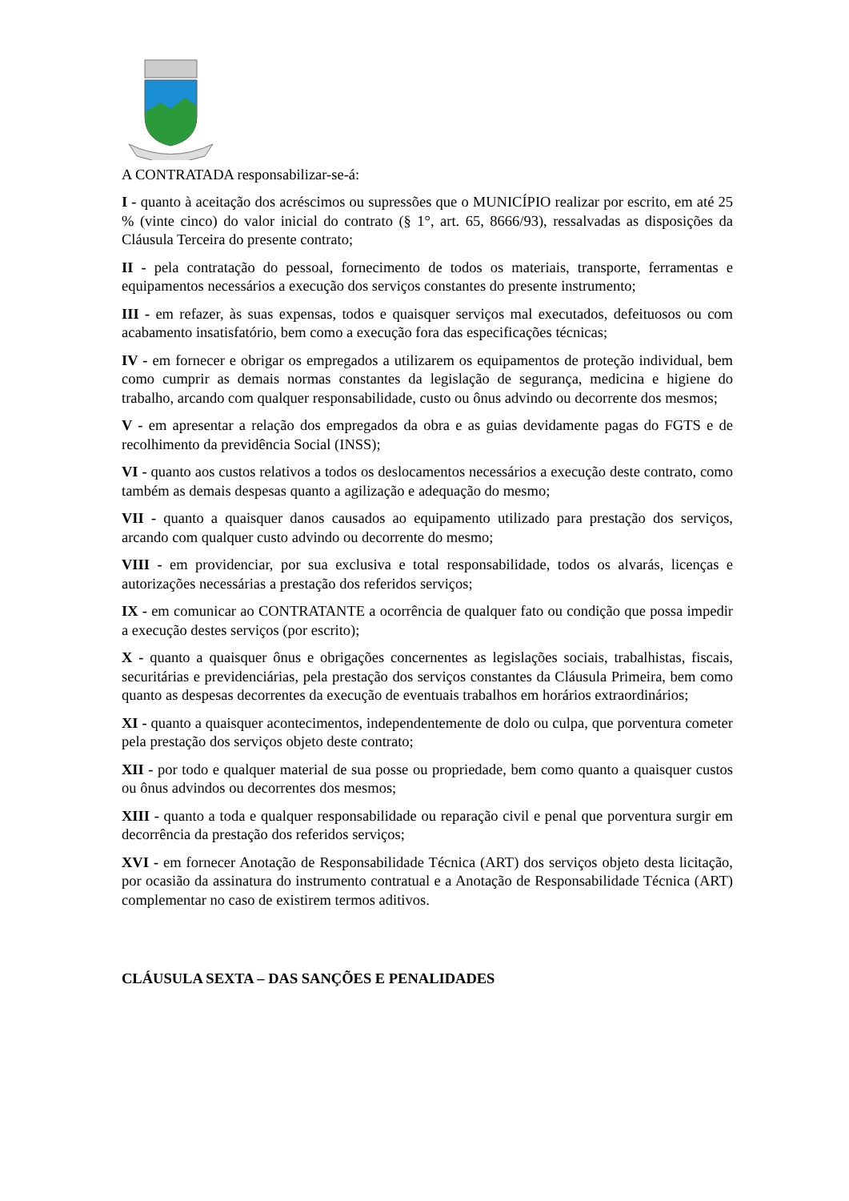A CONTRATADA responsabilizar-se-á:
I - quanto à aceitação dos acréscimos ou supressões que o MUNICÍPIO realizar por escrito, em até 25 % (vinte cinco) do valor inicial do contrato (§ 1°, art. 65, 8666/93), ressalvadas as disposições da Cláusula Terceira do presente contrato;
II - pela contratação do pessoal, fornecimento de todos os materiais, transporte, ferramentas e equipamentos necessários a execução dos serviços constantes do presente instrumento;
III - em refazer, às suas expensas, todos e quaisquer serviços mal executados, defeituosos ou com acabamento insatisfatório, bem como a execução fora das especificações técnicas;
IV - em fornecer e obrigar os empregados a utilizarem os equipamentos de proteção individual, bem como cumprir as demais normas constantes da legislação de segurança, medicina e higiene do trabalho, arcando com qualquer responsabilidade, custo ou ônus advindo ou decorrente dos mesmos;
V - em apresentar a relação dos empregados da obra e as guias devidamente pagas do FGTS e de recolhimento da previdência Social (INSS);
VI - quanto aos custos relativos a todos os deslocamentos necessários a execução deste contrato, como também as demais despesas quanto a agilização e adequação do mesmo;
VII - quanto a quaisquer danos causados ao equipamento utilizado para prestação dos serviços, arcando com qualquer custo advindo ou decorrente do mesmo;
VIII - em providenciar, por sua exclusiva e total responsabilidade, todos os alvarás, licenças e autorizações necessárias a prestação dos referidos serviços;
IX - em comunicar ao CONTRATANTE a ocorrência de qualquer fato ou condição que possa impedir a execução destes serviços (por escrito);
X - quanto a quaisquer ônus e obrigações concernentes as legislações sociais, trabalhistas, fiscais, securitárias e previdenciárias, pela prestação dos serviços constantes da Cláusula Primeira, bem como quanto as despesas decorrentes da execução de eventuais trabalhos em horários extraordinários;
XI - quanto a quaisquer acontecimentos, independentemente de dolo ou culpa, que porventura cometer pela prestação dos serviços objeto deste contrato;
XII - por todo e qualquer material de sua posse ou propriedade, bem como quanto a quaisquer custos ou ônus advindos ou decorrentes dos mesmos;
XIII - quanto a toda e qualquer responsabilidade ou reparação civil e penal que porventura surgir em decorrência da prestação dos referidos serviços;
XVI - em fornecer Anotação de Responsabilidade Técnica (ART) dos serviços objeto desta licitação, por ocasião da assinatura do instrumento contratual e a Anotação de Responsabilidade Técnica (ART) complementar no caso de existirem termos aditivos.
CLÁUSULA SEXTA – DAS SANÇÕES E PENALIDADES